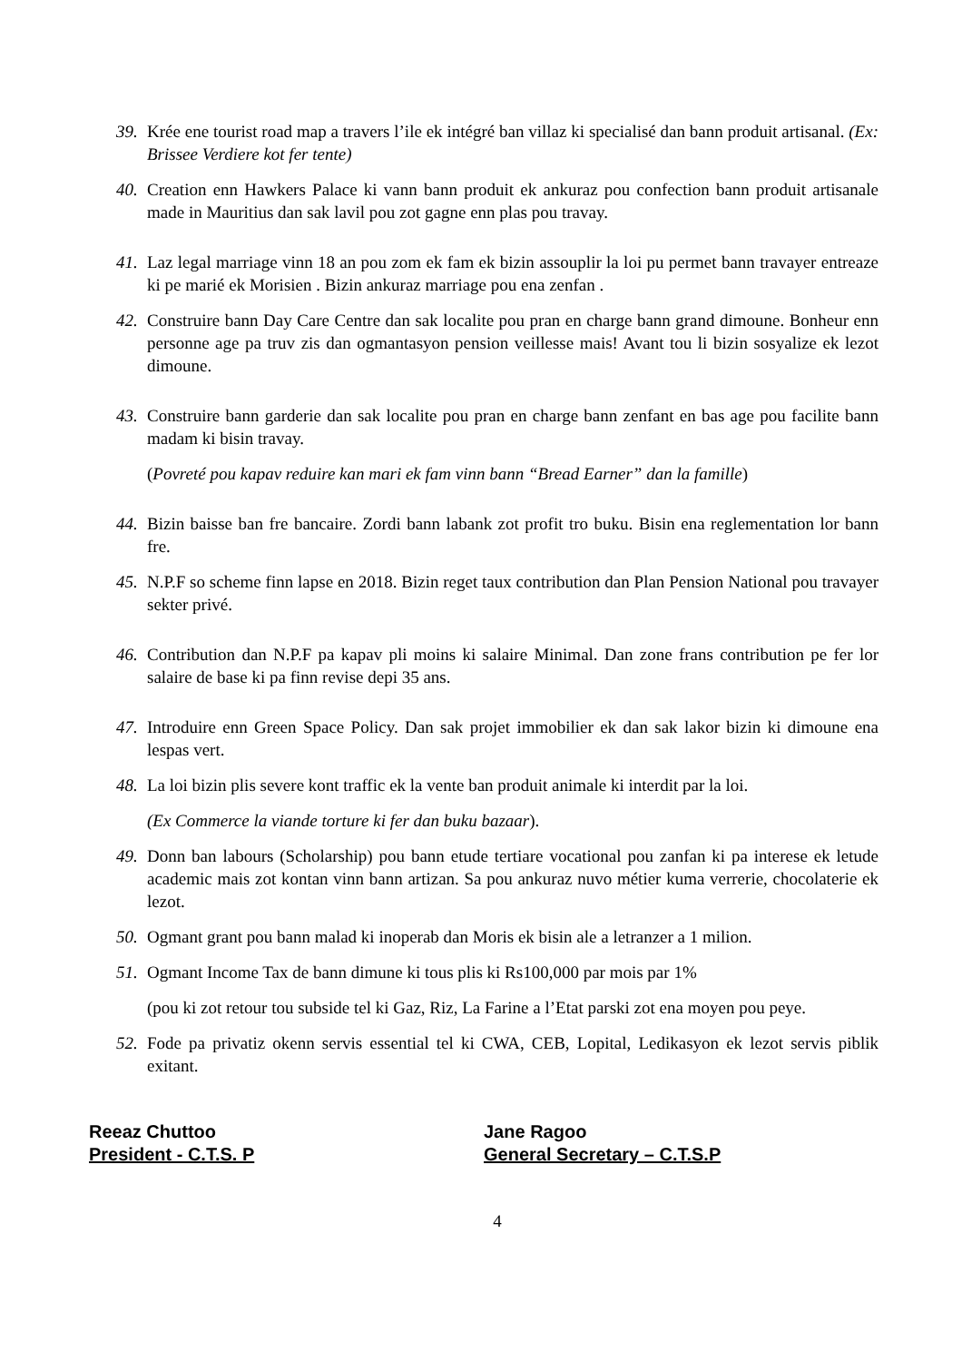39. Krée ene tourist road map a travers l’ile ek intégré ban villaz ki specialisé dan bann produit artisanal. (Ex: Brissee Verdiere kot fer tente)
40. Creation enn Hawkers Palace ki vann bann produit ek ankuraz pou confection bann produit artisanale made in Mauritius dan sak lavil pou zot gagne enn plas pou travay.
41. Laz legal marriage vinn 18 an pou zom ek fam ek bizin assouplir la loi pu permet bann travayer entreaze ki pe marié ek Morisien . Bizin ankuraz marriage pou ena zenfan .
42. Construire bann Day Care Centre dan sak localite pou pran en charge bann grand dimoune. Bonheur enn personne age pa truv zis dan ogmantasyon pension veillesse mais! Avant tou li bizin sosyalize ek lezot dimoune.
43. Construire bann garderie dan sak localite pou pran en charge bann zenfant en bas age pou facilite bann madam ki bisin travay.
(Povreté pou kapav reduire kan mari ek fam vinn bann “Bread Earner” dan la famille)
44. Bizin baisse ban fre bancaire. Zordi bann labank zot profit tro buku. Bisin ena reglementation lor bann fre.
45. N.P.F so scheme finn lapse en 2018. Bizin reget taux contribution dan Plan Pension National pou travayer sekter privé.
46. Contribution dan N.P.F pa kapav pli moins ki salaire Minimal. Dan zone frans contribution pe fer lor salaire de base ki pa finn revise depi 35 ans.
47. Introduire enn Green Space Policy. Dan sak projet immobilier ek dan sak lakor bizin ki dimoune ena lespas vert.
48. La loi bizin plis severe kont traffic ek la vente ban produit animale ki interdit par la loi.
(Ex Commerce la viande torture ki fer dan buku bazaar).
49. Donn ban labours (Scholarship) pou bann etude tertiare vocational pou zanfan ki pa interese ek letude academic mais zot kontan vinn bann artizan. Sa pou ankuraz nuvo métier kuma verrerie, chocolaterie ek lezot.
50. Ogmant grant pou bann malad ki inoperab dan Moris ek bisin ale a letranzer a 1 milion.
51. Ogmant Income Tax de bann dimune ki tous plis ki Rs100,000 par mois par 1%
(pou ki zot retour tou subside tel ki Gaz, Riz, La Farine a l’Etat parski zot ena moyen pou peye.
52. Fode pa privatiz okenn servis essential tel ki CWA, CEB, Lopital, Ledikasyon ek lezot servis piblik exitant.
Reeaz Chuttoo
President - C.T.S. P
Jane Ragoo
General Secretary – C.T.S.P
4